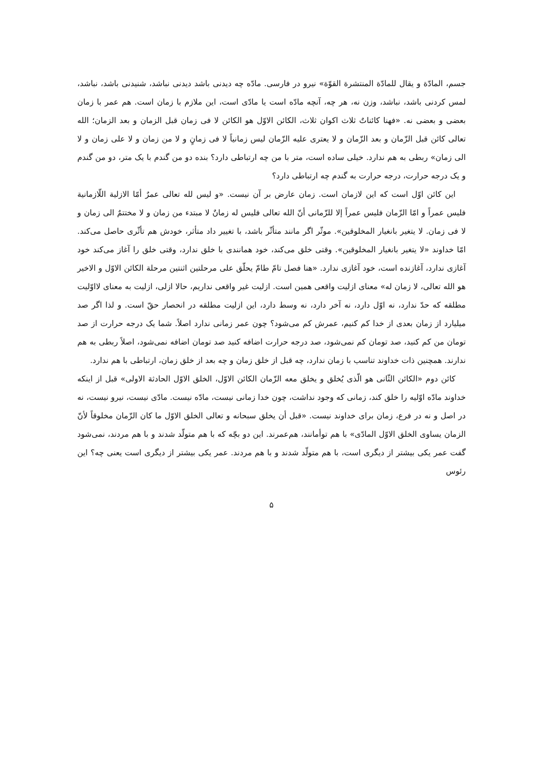جسم، المادّة و یقال للمادّة المنتشرة القوّة» نیرو در فارسی. مادّه چه دیدنی باشد دیدنی نباشد، شنیدنی باشد، نباشد، لمس کردنی باشد، نباشد، وزن نه، هر چه، آنچه مادّه است یا مادّی است، این ملازم با زمان است. هم عمر با زمان بعضی و بعضی نه. «فهنا کائناتٌ ثلاث اکوان ثلاث، الکائن الاوّل هو الکائن لا فی زمان قبل الزمان و بعد الزمان؛ الله تعالی کائن قبل الزّمان و بعد الزّمان و لا یعتری علیه الزّمان لیس زمانیاً لا فی زمانٍ و لا من زمان و لا علی زمان و لا الی زمان» ربطی به هم ندارد. خیلی ساده است، متر با من چه ارتباطی دارد؟ بنده دو من گندم با یک متر، دو من گندم و یک درجه حرارت، درجه حرارت به گندم چه ارتباطی دارد؟
این کائن اوّل است که این لازمان است. زمان عارض بر آن نیست. «و لیس لله تعالی عمرٌ أمّا الازلیة اللّازمانیة فلیس عمراً و امّا الزّمان فلیس عمراً إلا للزّمانی أنّ الله تعالی فلیس له زمانٌ لا مبتدء من زمان و لا مختتمٌ الی زمان و لا فی زمان. لا یتغیر بانغیار المخلوقین». موثّر اگر مانند متأثّر باشد، با تغییر داد متأثر، خودش هم تأثّری حاصل می‌کند. امّا خداوند «لا یتغیر بانغیار المخلوقین». وقتی خلق می‌کند، خود همانندی با خلق ندارد، وقتی خلق را آغاز می‌کند خود آغازی ندارد، آغازنده است، خود آغازی ندارد. «هنا فصل تامّ طامّ یحلّق علی مرحلتین اثنتین مرحلة الکائن الاوّل و الاخیر هو الله تعالی، لا زمان له» معنای ازلیت واقعی همین است. ازلیت غیر واقعی نداریم، حالا ازلی، ازلیت به معنای لااوّلیت مطلقه که حدّ ندارد، نه اوّل دارد، نه آخر دارد، نه وسط دارد، این ازلیت مطلقه در انحصار حقّ است. و لذا اگر صد میلیارد از زمان بعدی از خدا کم کنیم، عمرش کم می‌شود؟ چون عمر زمانی ندارد اصلاً. شما یک درجه حرارت از صد تومان من کم کنید، صد تومان کم نمی‌شود، صد درجه حرارت اضافه کنید صد تومان اضافه نمی‌شود، اصلاً ربطی به هم ندارند. همچنین ذات خداوند تناسب با زمان ندارد، چه قبل از خلق زمان و چه بعد از خلق زمان، ارتباطی با هم ندارد.
کائن دوم «الکائن الثّانی هو الّذی یُخلق و یخلق معه الزّمان الکائن الاوّل، الخلق الاوّل الحادثة الاولی» قبل از اینکه خداوند مادّه اوّلیه را خلق کند، زمانی که وجود نداشت، چون خدا زمانی نیست، مادّه نیست. مادّی نیست، نیرو نیست، نه در اصل و نه در فرع، زمان برای خداوند نیست. «قبل أن یخلق سبحانه و تعالی الخلق الاوّل ما کان الزّمان مخلوقاً لأنّ الزمان یساوی الخلق الاوّل المادّی» با هم توأمانند، هم‌عمرند. این دو بچّه که با هم متولّد شدند و با هم مردند، نمی‌شود گفت عمر یکی بیشتر از دیگری است، با هم متولّد شدند و با هم مردند. عمر یکی بیشتر از دیگری است یعنی چه؟ این رئوس
۵